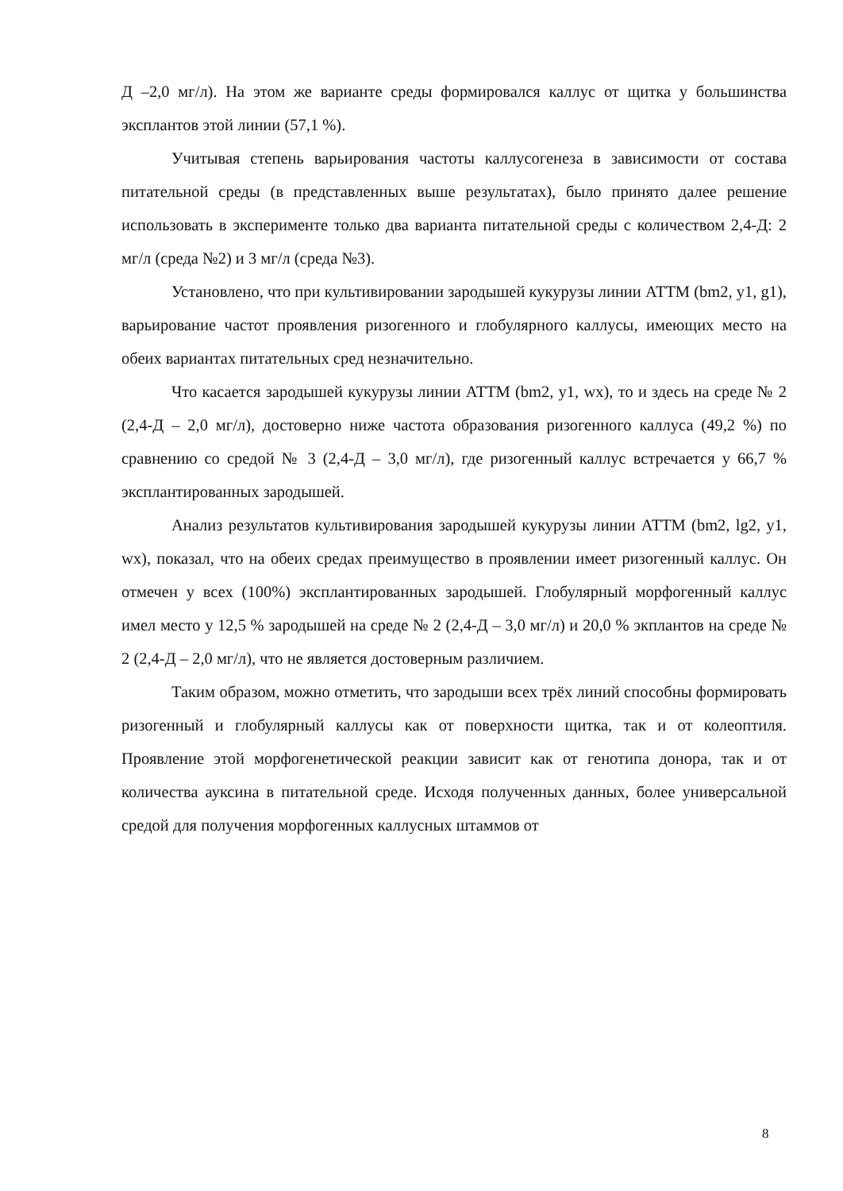Д –2,0 мг/л). На этом же варианте среды формировался каллус от щитка у большинства эксплантов этой линии (57,1 %).
Учитывая степень варьирования частоты каллусогенеза в зависимости от состава питательной среды (в представленных выше результатах), было принято далее решение использовать в эксперименте только два варианта питательной среды с количеством 2,4-Д: 2 мг/л (среда №2) и 3 мг/л (среда №3).
Установлено, что при культивировании зародышей кукурузы линии АТТМ (bm2, y1, g1), варьирование частот проявления ризогенного и глобулярного каллусы, имеющих место на обеих вариантах питательных сред незначительно.
Что касается зародышей кукурузы линии АТТМ (bm2, y1, wx), то и здесь на среде № 2 (2,4-Д – 2,0 мг/л), достоверно ниже частота образования ризогенного каллуса (49,2 %) по сравнению со средой № 3 (2,4-Д – 3,0 мг/л), где ризогенный каллус встречается у 66,7 % эксплантированных зародышей.
Анализ результатов культивирования зародышей кукурузы линии АТТМ (bm2, lg2, y1, wx), показал, что на обеих средах преимущество в проявлении имеет ризогенный каллус. Он отмечен у всех (100%) эксплантированных зародышей. Глобулярный морфогенный каллус имел место у 12,5 % зародышей на среде № 2 (2,4-Д – 3,0 мг/л) и 20,0 % экплантов на среде № 2 (2,4-Д – 2,0 мг/л), что не является достоверным различием.
Таким образом, можно отметить, что зародыши всех трёх линий способны формировать ризогенный и глобулярный каллусы как от поверхности щитка, так и от колеоптиля. Проявление этой морфогенетической реакции зависит как от генотипа донора, так и от количества ауксина в питательной среде. Исходя полученных данных, более универсальной средой для получения морфогенных каллусных штаммов от
8